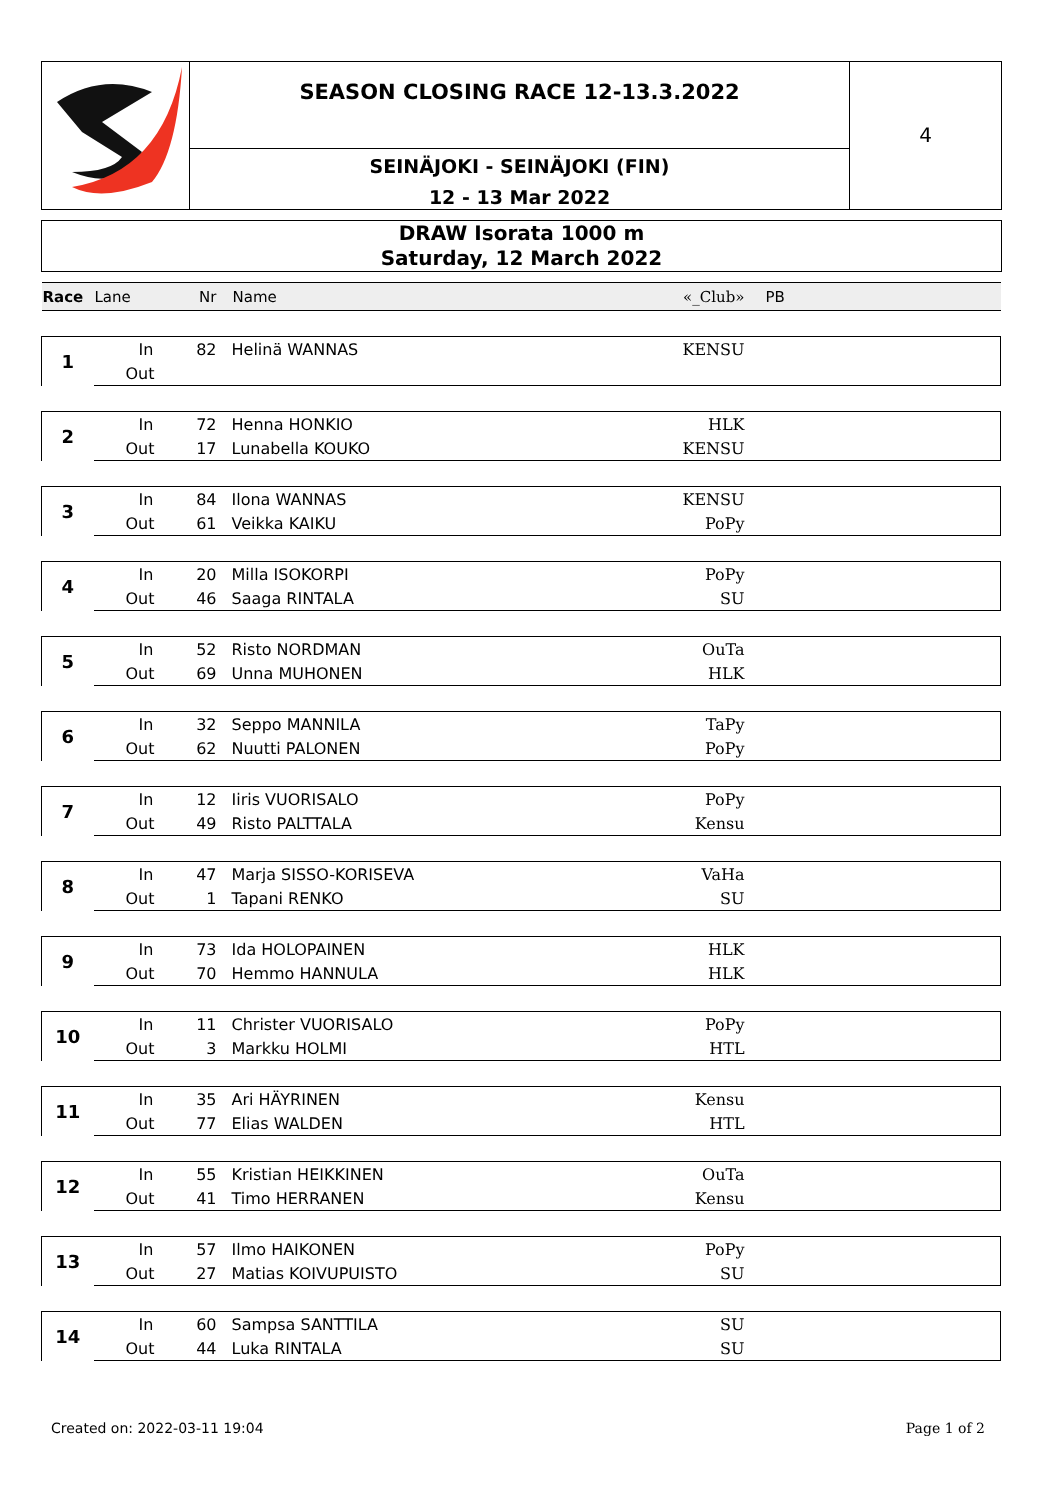SEASON CLOSING RACE 12-13.3.2022
SEINÄJOKI - SEINÄJOKI (FIN)
12 - 13 Mar 2022
4
DRAW Isorata 1000 m
Saturday, 12 March 2022
| Race | Lane | Nr | Name | «_Club» | PB |
| --- | --- | --- | --- | --- | --- |
| 1 | In | 82 | Helinä WANNAS | KENSU | |
| | Out | | | | |
| 2 | In | 72 | Henna HONKIO | HLK | |
| | Out | 17 | Lunabella KOUKO | KENSU | |
| 3 | In | 84 | Ilona WANNAS | KENSU | |
| | Out | 61 | Veikka KAIKU | PoPy | |
| 4 | In | 20 | Milla ISOKORPI | PoPy | |
| | Out | 46 | Saaga RINTALA | SU | |
| 5 | In | 52 | Risto NORDMAN | OuTa | |
| | Out | 69 | Unna MUHONEN | HLK | |
| 6 | In | 32 | Seppo MANNILA | TaPy | |
| | Out | 62 | Nuutti PALONEN | PoPy | |
| 7 | In | 12 | Iiris VUORISALO | PoPy | |
| | Out | 49 | Risto PALTTALA | Kensu | |
| 8 | In | 47 | Marja SISSO-KORISEVA | VaHa | |
| | Out | 1 | Tapani RENKO | SU | |
| 9 | In | 73 | Ida HOLOPAINEN | HLK | |
| | Out | 70 | Hemmo HANNULA | HLK | |
| 10 | In | 11 | Christer VUORISALO | PoPy | |
| | Out | 3 | Markku HOLMI | HTL | |
| 11 | In | 35 | Ari HÄYRINEN | Kensu | |
| | Out | 77 | Elias WALDEN | HTL | |
| 12 | In | 55 | Kristian HEIKKINEN | OuTa | |
| | Out | 41 | Timo HERRANEN | Kensu | |
| 13 | In | 57 | Ilmo HAIKONEN | PoPy | |
| | Out | 27 | Matias KOIVUPUISTO | SU | |
| 14 | In | 60 | Sampsa SANTTILA | SU | |
| | Out | 44 | Luka RINTALA | SU | |
Created on: 2022-03-11 19:04 Page 1 of 2